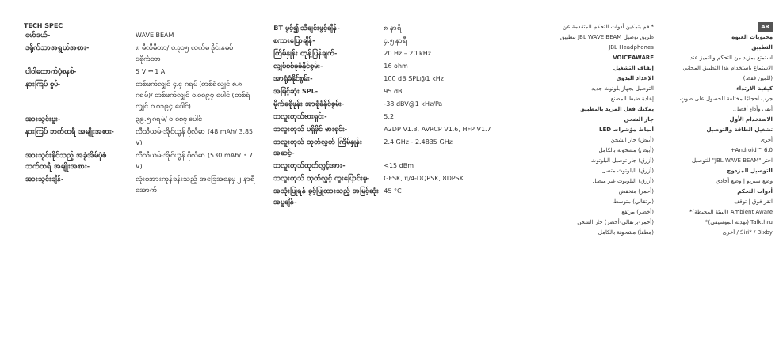TECH SPEC
| မော်ဒယ်- | WAVE BEAM |
| ဒရိုက်ဘာအရွယ်အစား- | ၈ မီလီမီတာ/ ၀.၃၁၅ လက်မ ဒိုင်းနမစ် ဒရိုက်ဘာ |
| ပါဝါထောက်ပံ့စနစ်- | 5 V ⎓ 1 A |
| နားကြပ် စွပ်- | တစ်ဖက်လျှင် ၄.၄ ဂရမ် (တစ်ရံလျှင် ၈.၈ ဂရမ်)/ တစ်ဖက်လျှင် ၀.၀၀၉၇ ပေါင် (တစ်ရံလျှင် ၀.၀၁၉၄ ပေါင်) |
| အားသွင်းဗူး- | ၃၉.၅ ဂရမ်/ ၀.၀၈၇ ပေါင် |
| နားကြပ် ဘက်ထရီ အမျိုးအစား- | လီသီယမ်-အိုင်ယွန် ပိုလီမာ (48 mAh/ 3.85 V) |
| အားသွင်းနိုင်သည့် အခွံအိမ်ပုံစံ ဘက်ထရီ အမျိုးအစား- | လီသီယမ်-အိုင်ယွန် ပိုလီမာ (530 mAh/ 3.7 V) |
| အားသွင်းချိန်- | လုံးဝအားကုန်ခန်းသည့် အခြေအနေမှ ၂ နာရီအောက် |
| BT ဖွင့်၍ သီချင်းဖွင့်ချိန်- | ၈ နာရီ |
| စကားပြောချိန်- | ၄.၅ နာရီ |
| ကြိမ်နှုန်း တုန့်ပြန်ချက်- | 20 Hz – 20 kHz |
| လျှပ်စစ်ခုခံနိုင်စွမ်း- | 16 ohm |
| အာရုံခံနိုင်စွမ်း- | 100 dB SPL@1 kHz |
| အမြင့်ဆုံး SPL- | 95 dB |
| မိုက်ခရိုဖုန်း အာရုံခံနိုင်စွမ်း- | -38 dBV@1 kHz/Pa |
| ဘလူးတုသ်ဗားရှင်း- | 5.2 |
| ဘလူးတုသ် ပရိုဖိုင် ဗားရှင်း- | A2DP V1.3, AVRCP V1.6, HFP V1.7 |
| ဘလူးတုသ် ထုတ်လွှတ် ကြိမ်နှုန်းအဆင့်- | 2.4 GHz - 2.4835 GHz |
| ဘလူးတုသ်ထုတ်လွှင့်အား- | <15 dBm |
| ဘလူးတုသ် ထုတ်လွှင့် ကူးပြောင်းမှု- | GFSK, π/4-DQPSK, 8DPSK |
| အသုံးပြုရန် ခွင့်ပြုထားသည့် အမြင့်ဆုံး အပူချိန်- | 45 °C |
AR
محتويات العبوة
التطبيق
استمتع بمزيد من التحكم والتميز عند الاستماع باستخدام هذا التطبيق المجاني. (للمين فقط)
كيفية الارتداء
جرب أحجامًا مختلفة للحصول على صوتٍ أنقى وأداءٍ أفضل.
الاستخدام الأول
تشغيل الطاقة والتوصيل
أخرى
Android™ 6.0+
اختر "JBL WAVE BEAM" للتوصيل
التوصيل المزدوج
وضع ستريو | وضع أحادي
أدوات التحكم
انقر فوق | توقف
Ambient Aware (البيئة المحيطة)*
Talkthru (تهدئة الموسيقى)*
Siri* / Bixby / أخرى
* قم بتمكين أدوات التحكم المتقدمة عن طريق توصيل JBL WAVE BEAM بتطبيق JBL Headphones
VOICEAWARE
إيقاف التشغيل
الإعداد اليدوي
التوصيل بجهاز بلوتوث جديد
إعادة ضبط المصنع
يمكنك فعل المزيد بالتطبيق
جار الشحن
أنماط مؤشرات LED
(أبيض) جار الشحن
(أبيض) مشحونة بالكامل
(أزرق) جار توصيل البلوتوث
(أزرق) البلوتوث متصل
(أزرق) البلوتوث غير متصل
(أحمر) منخفض
(برتقالي) متوسط
(أخضر) مرتفع
(أحمر-برتقالي-أخضر) جار الشحن
(مطفأ) مشحونة بالكامل